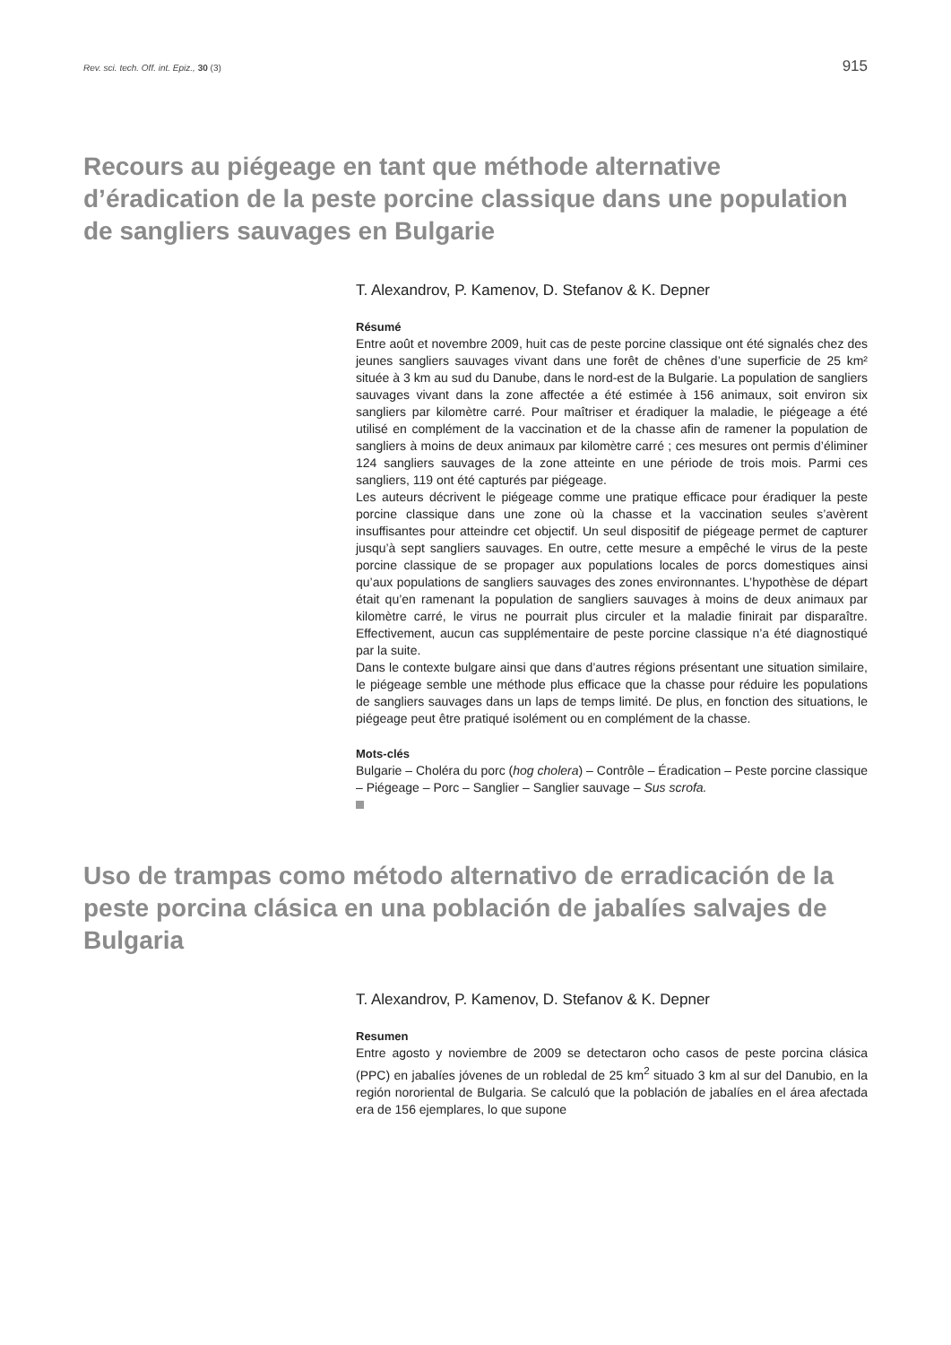Rev. sci. tech. Off. int. Epiz., 30 (3) 915
Recours au piégeage en tant que méthode alternative d’éradication de la peste porcine classique dans une population de sangliers sauvages en Bulgarie
T. Alexandrov, P. Kamenov, D. Stefanov & K. Depner
Résumé
Entre août et novembre 2009, huit cas de peste porcine classique ont été signalés chez des jeunes sangliers sauvages vivant dans une forêt de chênes d’une superficie de 25 km² située à 3 km au sud du Danube, dans le nord-est de la Bulgarie. La population de sangliers sauvages vivant dans la zone affectée a été estimée à 156 animaux, soit environ six sangliers par kilomètre carré. Pour maîtriser et éradiquer la maladie, le piégeage a été utilisé en complément de la vaccination et de la chasse afin de ramener la population de sangliers à moins de deux animaux par kilomètre carré ; ces mesures ont permis d’éliminer 124 sangliers sauvages de la zone atteinte en une période de trois mois. Parmi ces sangliers, 119 ont été capturés par piégeage.
Les auteurs décrivent le piégeage comme une pratique efficace pour éradiquer la peste porcine classique dans une zone où la chasse et la vaccination seules s’avèrent insuffisantes pour atteindre cet objectif. Un seul dispositif de piégeage permet de capturer jusqu’à sept sangliers sauvages. En outre, cette mesure a empêché le virus de la peste porcine classique de se propager aux populations locales de porcs domestiques ainsi qu’aux populations de sangliers sauvages des zones environnantes. L’hypothèse de départ était qu’en ramenant la population de sangliers sauvages à moins de deux animaux par kilomètre carré, le virus ne pourrait plus circuler et la maladie finirait par disparaître. Effectivement, aucun cas supplémentaire de peste porcine classique n’a été diagnostiqué par la suite.
Dans le contexte bulgare ainsi que dans d’autres régions présentant une situation similaire, le piégeage semble une méthode plus efficace que la chasse pour réduire les populations de sangliers sauvages dans un laps de temps limité. De plus, en fonction des situations, le piégeage peut être pratiqué isolément ou en complément de la chasse.
Mots-clés
Bulgarie – Choléra du porc (hog cholera) – Contrôle – Éradication – Peste porcine classique – Piégeage – Porc – Sanglier – Sanglier sauvage – Sus scrofa.
Uso de trampas como método alternativo de erradicación de la peste porcina clásica en una población de jabalíes salvajes de Bulgaria
T. Alexandrov, P. Kamenov, D. Stefanov & K. Depner
Resumen
Entre agosto y noviembre de 2009 se detectaron ocho casos de peste porcina clásica (PPC) en jabalíes jóvenes de un robledal de 25 km<sup>2</sup> situado 3 km al sur del Danubio, en la región nororiental de Bulgaria. Se calculó que la población de jabalíes en el área afectada era de 156 ejemplares, lo que supone